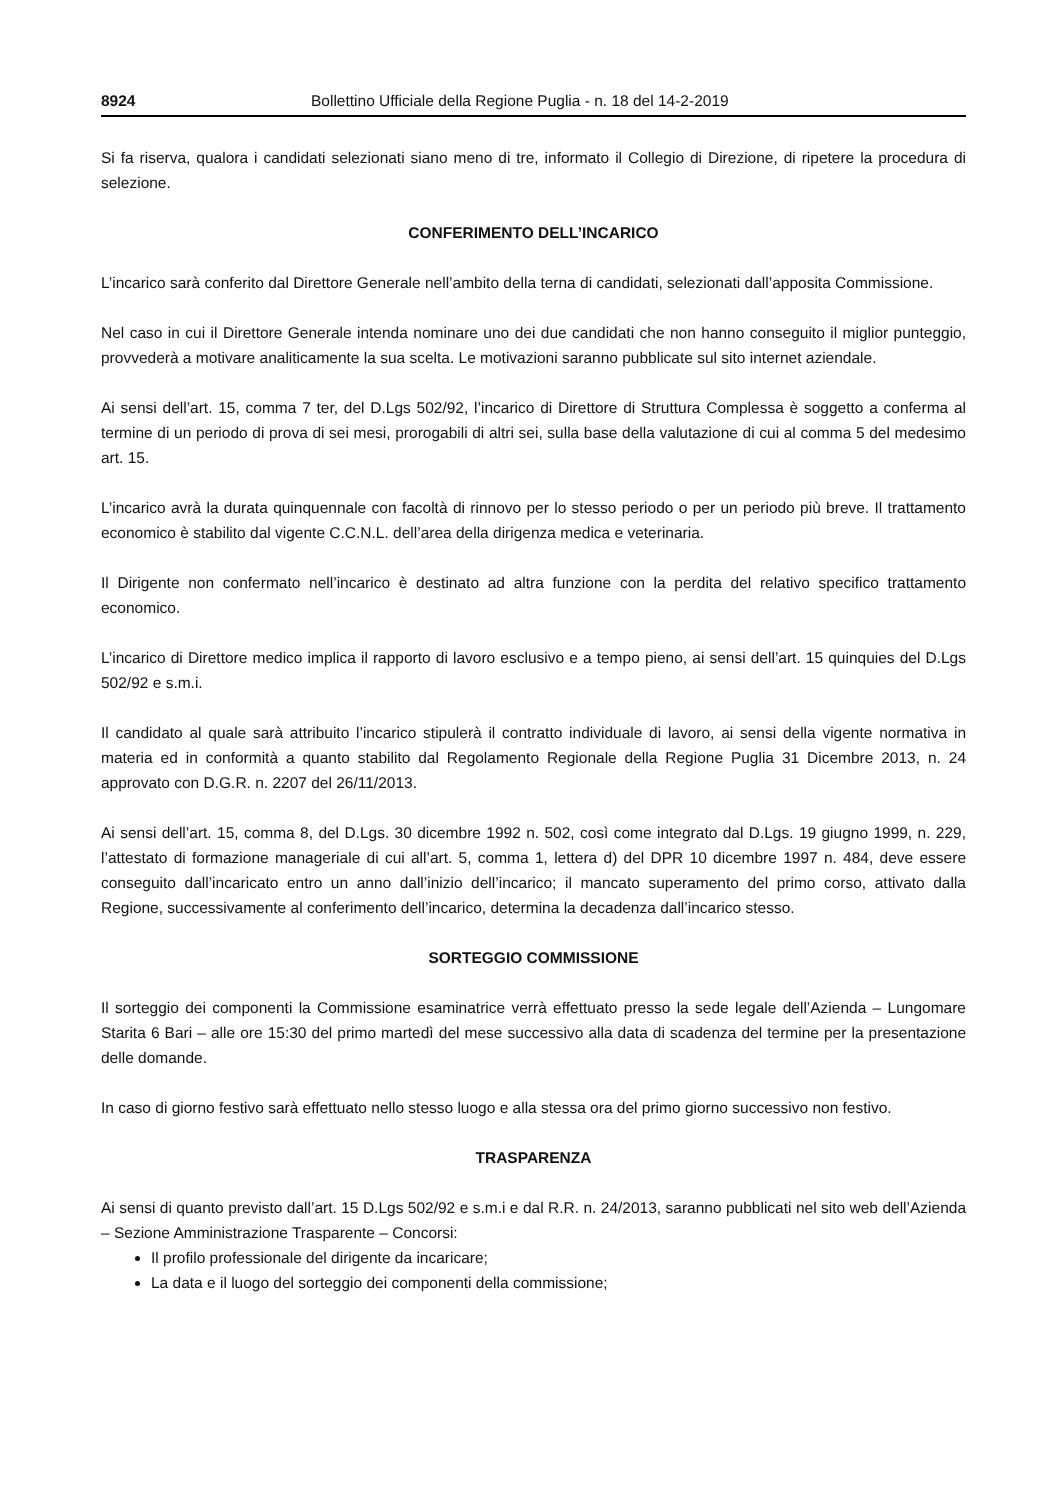8924 Bollettino Ufficiale della Regione Puglia - n. 18 del 14-2-2019
Si fa riserva, qualora i candidati selezionati siano meno di tre, informato il Collegio di Direzione, di ripetere la procedura di selezione.
CONFERIMENTO DELL’INCARICO
L’incarico sarà conferito dal Direttore Generale nell’ambito della terna di candidati, selezionati dall’apposita Commissione.
Nel caso in cui il Direttore Generale intenda nominare uno dei due candidati che non hanno conseguito il miglior punteggio, provvederà a motivare analiticamente la sua scelta. Le motivazioni saranno pubblicate sul sito internet aziendale.
Ai sensi dell’art. 15, comma 7 ter, del D.Lgs 502/92, l’incarico di Direttore di Struttura Complessa è soggetto a conferma al termine di un periodo di prova di sei mesi, prorogabili di altri sei, sulla base della valutazione di cui al comma 5 del medesimo art. 15.
L’incarico avrà la durata quinquennale con facoltà di rinnovo per lo stesso periodo o per un periodo più breve. Il trattamento economico è stabilito dal vigente C.C.N.L. dell’area della dirigenza medica e veterinaria.
Il Dirigente non confermato nell’incarico è destinato ad altra funzione con la perdita del relativo specifico trattamento economico.
L’incarico di Direttore medico implica il rapporto di lavoro esclusivo e a tempo pieno, ai sensi dell’art. 15 quinquies del D.Lgs 502/92 e s.m.i.
Il candidato al quale sarà attribuito l’incarico stipulerà il contratto individuale di lavoro, ai sensi della vigente normativa in materia ed in conformità a quanto stabilito dal Regolamento Regionale della Regione Puglia 31 Dicembre 2013, n. 24 approvato con D.G.R. n. 2207 del 26/11/2013.
Ai sensi dell’art. 15, comma 8, del D.Lgs. 30 dicembre 1992 n. 502, così come integrato dal D.Lgs. 19 giugno 1999, n. 229, l’attestato di formazione manageriale di cui all’art. 5, comma 1, lettera d) del DPR 10 dicembre 1997 n. 484, deve essere conseguito dall’incaricato entro un anno dall’inizio dell’incarico; il mancato superamento del primo corso, attivato dalla Regione, successivamente al conferimento dell’incarico, determina la decadenza dall’incarico stesso.
SORTEGGIO COMMISSIONE
Il sorteggio dei componenti la Commissione esaminatrice verrà effettuato presso la sede legale dell’Azienda – Lungomare Starita 6 Bari – alle ore 15:30 del primo martedì del mese successivo alla data di scadenza del termine per la presentazione delle domande.
In caso di giorno festivo sarà effettuato nello stesso luogo e alla stessa ora del primo giorno successivo non festivo.
TRASPARENZA
Ai sensi di quanto previsto dall’art. 15 D.Lgs 502/92 e s.m.i e dal R.R. n. 24/2013, saranno pubblicati nel sito web dell’Azienda – Sezione Amministrazione Trasparente – Concorsi:
Il profilo professionale del dirigente da incaricare;
La data e il luogo del sorteggio dei componenti della commissione;